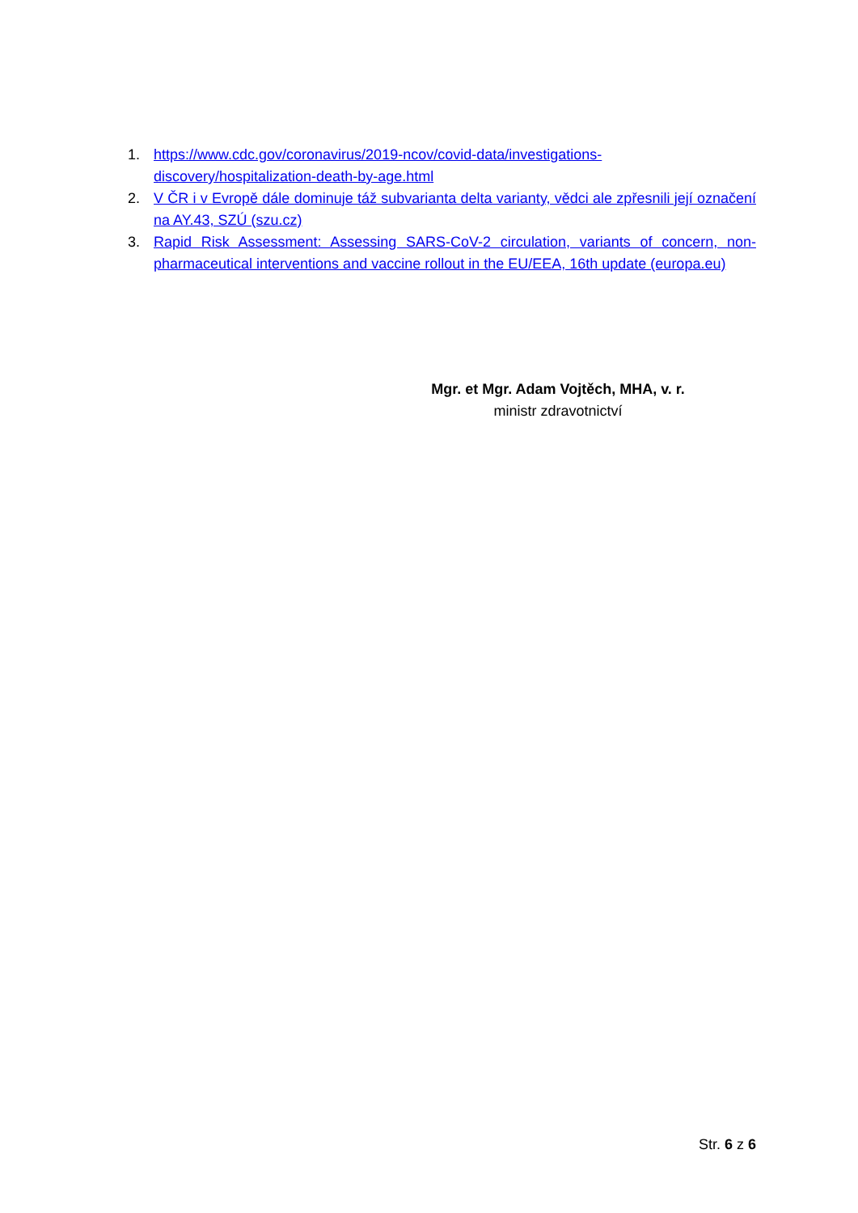1. https://www.cdc.gov/coronavirus/2019-ncov/covid-data/investigations-discovery/hospitalization-death-by-age.html
2. V ČR i v Evropě dále dominuje táž subvarianta delta varianty, vědci ale zpřesnili její označení na AY.43, SZÚ (szu.cz)
3. Rapid Risk Assessment: Assessing SARS-CoV-2 circulation, variants of concern, non-pharmaceutical interventions and vaccine rollout in the EU/EEA, 16th update (europa.eu)
Mgr. et Mgr. Adam Vojtěch, MHA, v. r.
ministr zdravotnictví
Str. 6 z 6